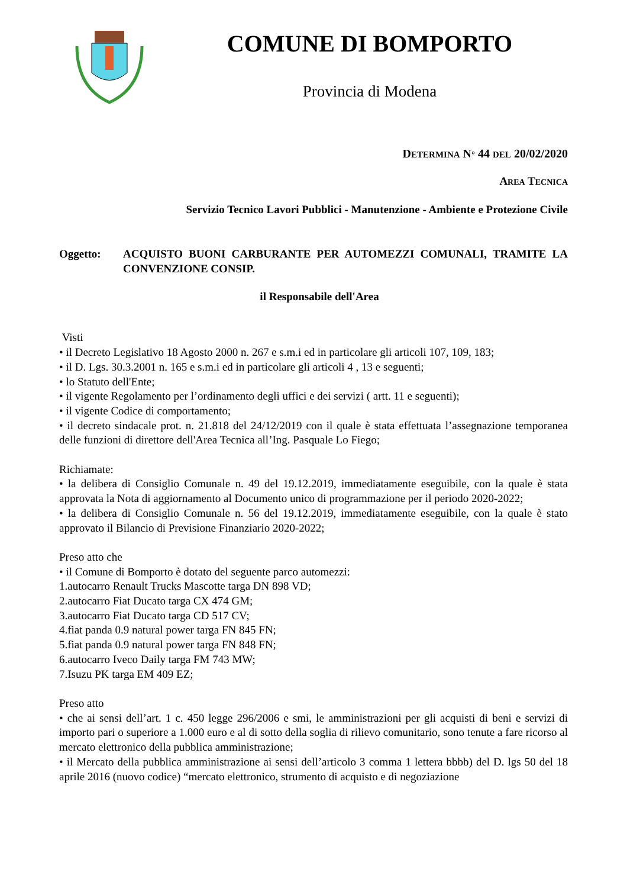COMUNE DI BOMPORTO
Provincia di Modena
DETERMINA N° 44 DEL 20/02/2020
AREA TECNICA
Servizio Tecnico Lavori Pubblici - Manutenzione - Ambiente e Protezione Civile
Oggetto: ACQUISTO BUONI CARBURANTE PER AUTOMEZZI COMUNALI, TRAMITE LA CONVENZIONE CONSIP.
il Responsabile dell'Area
Visti
• il Decreto Legislativo 18 Agosto 2000 n. 267 e s.m.i ed in particolare gli articoli 107, 109, 183;
• il D. Lgs. 30.3.2001 n. 165 e s.m.i ed in particolare gli articoli 4 , 13 e seguenti;
• lo Statuto dell'Ente;
• il vigente Regolamento per l’ordinamento degli uffici e dei servizi ( artt. 11 e seguenti);
• il vigente Codice di comportamento;
• il decreto sindacale prot. n. 21.818 del 24/12/2019 con il quale è stata effettuata l’assegnazione temporanea delle funzioni di direttore dell'Area Tecnica all’Ing. Pasquale Lo Fiego;
Richiamate:
• la delibera di Consiglio Comunale n. 49 del 19.12.2019, immediatamente eseguibile, con la quale è stata approvata la Nota di aggiornamento al Documento unico di programmazione per il periodo 2020-2022;
• la delibera di Consiglio Comunale n. 56 del 19.12.2019, immediatamente eseguibile, con la quale è stato approvato il Bilancio di Previsione Finanziario 2020-2022;
Preso atto che
• il Comune di Bomporto è dotato del seguente parco automezzi:
1.autocarro Renault Trucks Mascotte targa DN 898 VD;
2.autocarro Fiat Ducato targa CX 474 GM;
3.autocarro Fiat Ducato targa CD 517 CV;
4.fiat panda 0.9 natural power targa FN 845 FN;
5.fiat panda 0.9 natural power targa FN 848 FN;
6.autocarro Iveco Daily targa FM 743 MW;
7.Isuzu PK targa EM 409 EZ;
Preso atto
• che ai sensi dell’art. 1 c. 450 legge 296/2006 e smi, le amministrazioni per gli acquisti di beni e servizi di importo pari o superiore a 1.000 euro e al di sotto della soglia di rilievo comunitario, sono tenute a fare ricorso al mercato elettronico della pubblica amministrazione;
• il Mercato della pubblica amministrazione ai sensi dell’articolo 3 comma 1 lettera bbbb) del D. lgs 50 del 18 aprile 2016 (nuovo codice) “mercato elettronico, strumento di acquisto e di negoziazione